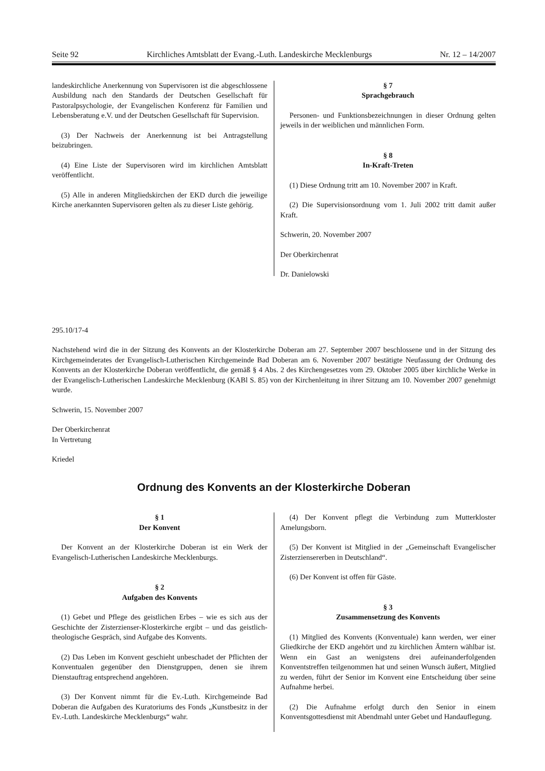Seite 92 Kirchliches Amtsblatt der Evang.-Luth. Landeskirche Mecklenburgs Nr. 12 – 14/2007
landeskirchliche Anerkennung von Supervisoren ist die abgeschlossene Ausbildung nach den Standards der Deutschen Gesellschaft für Pastoralpsychologie, der Evangelischen Konferenz für Familien und Lebensberatung e.V. und der Deutschen Gesellschaft für Supervision.
(3) Der Nachweis der Anerkennung ist bei Antragstellung beizubringen.
(4) Eine Liste der Supervisoren wird im kirchlichen Amtsblatt veröffentlicht.
(5) Alle in anderen Mitgliedskirchen der EKD durch die jeweilige Kirche anerkannten Supervisoren gelten als zu dieser Liste gehörig.
§ 7
Sprachgebrauch
Personen- und Funktionsbezeichnungen in dieser Ordnung gelten jeweils in der weiblichen und männlichen Form.
§ 8
In-Kraft-Treten
(1) Diese Ordnung tritt am 10. November 2007 in Kraft.
(2) Die Supervisionsordnung vom 1. Juli 2002 tritt damit außer Kraft.
Schwerin, 20. November 2007
Der Oberkirchenrat
Dr. Danielowski
295.10/17-4
Nachstehend wird die in der Sitzung des Konvents an der Klosterkirche Doberan am 27. September 2007 beschlossene und in der Sitzung des Kirchgemeinderates der Evangelisch-Lutherischen Kirchgemeinde Bad Doberan am 6. November 2007 bestätigte Neufassung der Ordnung des Konvents an der Klosterkirche Doberan veröffentlicht, die gemäß § 4 Abs. 2 des Kirchengesetzes vom 29. Oktober 2005 über kirchliche Werke in der Evangelisch-Lutherischen Landeskirche Mecklenburg (KABl S. 85) von der Kirchenleitung in ihrer Sitzung am 10. November 2007 genehmigt wurde.
Schwerin, 15. November 2007
Der Oberkirchenrat
In Vertretung
Kriedel
Ordnung des Konvents an der Klosterkirche Doberan
§ 1
Der Konvent
Der Konvent an der Klosterkirche Doberan ist ein Werk der Evangelisch-Lutherischen Landeskirche Mecklenburgs.
§ 2
Aufgaben des Konvents
(1) Gebet und Pflege des geistlichen Erbes – wie es sich aus der Geschichte der Zisterzienser-Klosterkirche ergibt – und das geistlich-theologische Gespräch, sind Aufgabe des Konvents.
(2) Das Leben im Konvent geschieht unbeschadet der Pflichten der Konventualen gegenüber den Dienstgruppen, denen sie ihrem Dienstauftrag entsprechend angehören.
(3) Der Konvent nimmt für die Ev.-Luth. Kirchgemeinde Bad Doberan die Aufgaben des Kuratoriums des Fonds „Kunstbesitz in der Ev.-Luth. Landeskirche Mecklenburgs“ wahr.
(4) Der Konvent pflegt die Verbindung zum Mutterkloster Amelungsborn.
(5) Der Konvent ist Mitglied in der „Gemeinschaft Evangelischer Zisterziensererben in Deutschland“.
(6) Der Konvent ist offen für Gäste.
§ 3
Zusammensetzung des Konvents
(1) Mitglied des Konvents (Konventuale) kann werden, wer einer Gliedkirche der EKD angehört und zu kirchlichen Ämtern wählbar ist. Wenn ein Gast an wenigstens drei aufeinanderfolgenden Konventstreffen teilgenommen hat und seinen Wunsch äußert, Mitglied zu werden, führt der Senior im Konvent eine Entscheidung über seine Aufnahme herbei.
(2) Die Aufnahme erfolgt durch den Senior in einem Konventsgottesdienst mit Abendmahl unter Gebet und Handauflegung.